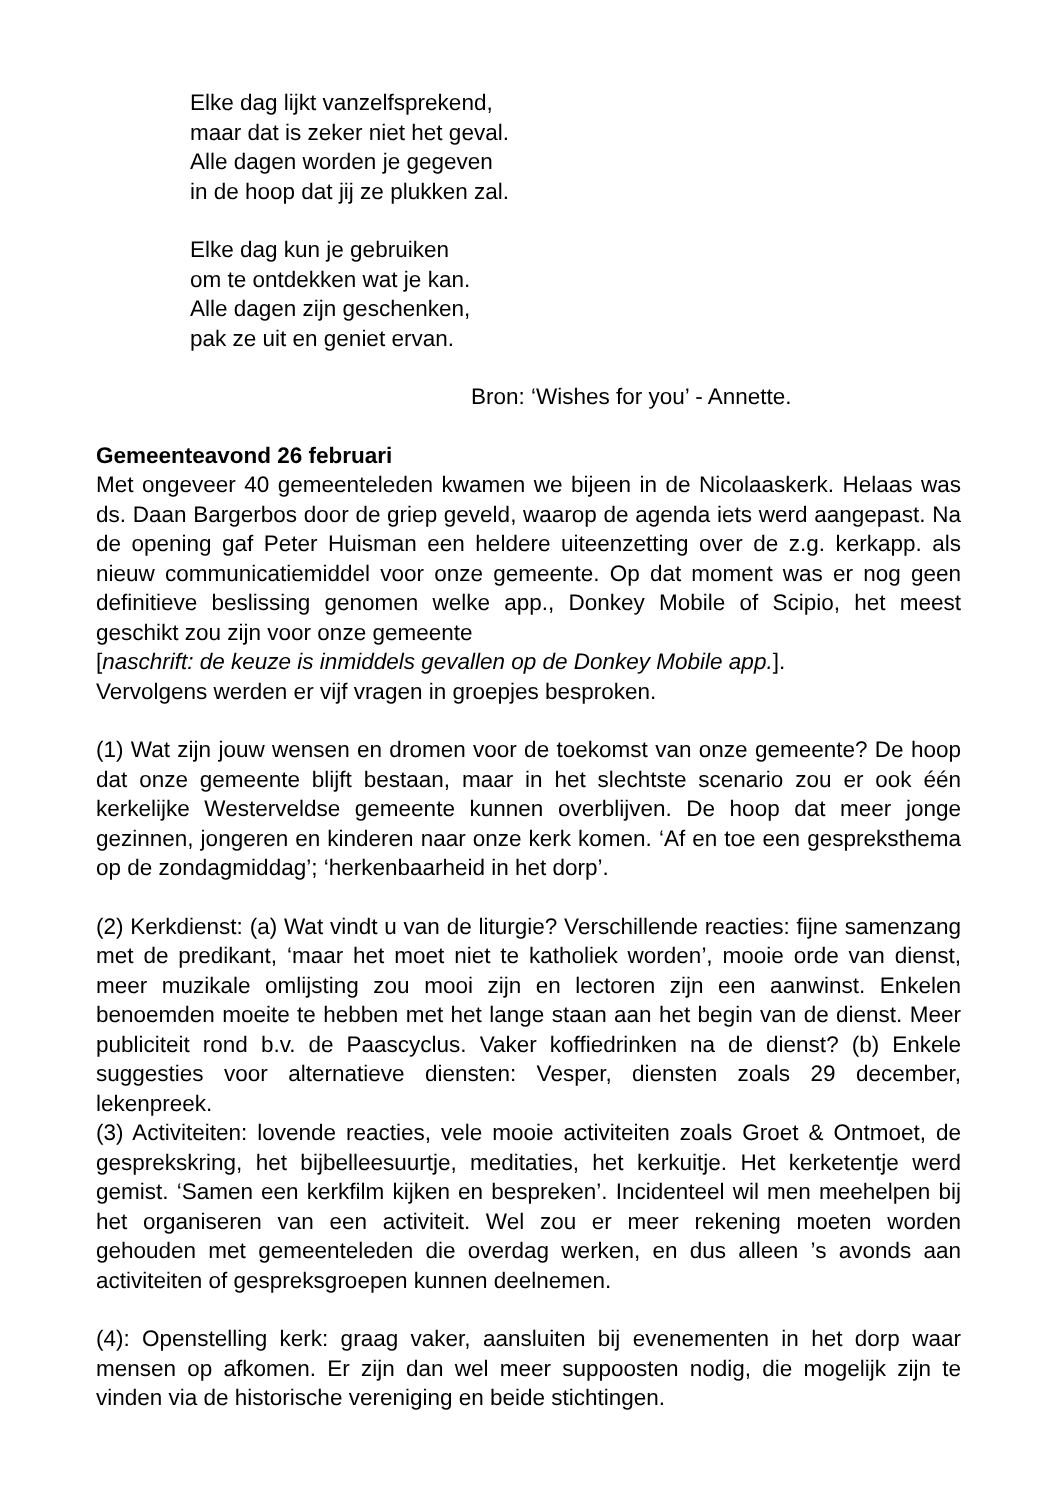Elke dag lijkt vanzelfsprekend,
maar dat is zeker niet het geval.
Alle dagen worden je gegeven
in de hoop dat jij ze plukken zal.
Elke dag kun je gebruiken
om te ontdekken wat je kan.
Alle dagen zijn geschenken,
pak ze uit en geniet ervan.
Bron: ‘Wishes for you’ - Annette.
Gemeenteavond 26 februari
Met ongeveer 40 gemeenteleden kwamen we bijeen in de Nicolaaskerk. Helaas was ds. Daan Bargerbos door de griep geveld, waarop de agenda iets werd aangepast. Na de opening gaf Peter Huisman een heldere uiteenzetting over de z.g. kerkapp. als nieuw communicatiemiddel voor onze gemeente. Op dat moment was er nog geen definitieve beslissing genomen welke app., Donkey Mobile of Scipio, het meest geschikt zou zijn voor onze gemeente
[naschrift: de keuze is inmiddels gevallen op de Donkey Mobile app.].
Vervolgens werden er vijf vragen in groepjes besproken.
(1) Wat zijn jouw wensen en dromen voor de toekomst van onze gemeente? De hoop dat onze gemeente blijft bestaan, maar in het slechtste scenario zou er ook één kerkelijke Westerveldse gemeente kunnen overblijven. De hoop dat meer jonge gezinnen, jongeren en kinderen naar onze kerk komen. ‘Af en toe een gespreksthema op de zondagmiddag’; ‘herkenbaarheid in het dorp’.
(2) Kerkdienst: (a) Wat vindt u van de liturgie? Verschillende reacties: fijne samenzang met de predikant, ‘maar het moet niet te katholiek worden’, mooie orde van dienst, meer muzikale omlijsting zou mooi zijn en lectoren zijn een aanwinst. Enkelen benoemden moeite te hebben met het lange staan aan het begin van de dienst. Meer publiciteit rond b.v. de Paascyclus. Vaker koffiedrinken na de dienst? (b) Enkele suggesties voor alternatieve diensten: Vesper, diensten zoals 29 december, lekenpreek.
(3) Activiteiten: lovende reacties, vele mooie activiteiten zoals Groet & Ontmoet, de gesprekskring, het bijbelleesuurtje, meditaties, het kerkuitje. Het kerketentje werd gemist. ‘Samen een kerkfilm kijken en bespreken’. Incidenteel wil men meehelpen bij het organiseren van een activiteit. Wel zou er meer rekening moeten worden gehouden met gemeenteleden die overdag werken, en dus alleen ’s avonds aan activiteiten of gespreksgroepen kunnen deelnemen.
(4): Openstelling kerk: graag vaker, aansluiten bij evenementen in het dorp waar mensen op afkomen. Er zijn dan wel meer suppoosten nodig, die mogelijk zijn te vinden via de historische vereniging en beide stichtingen.